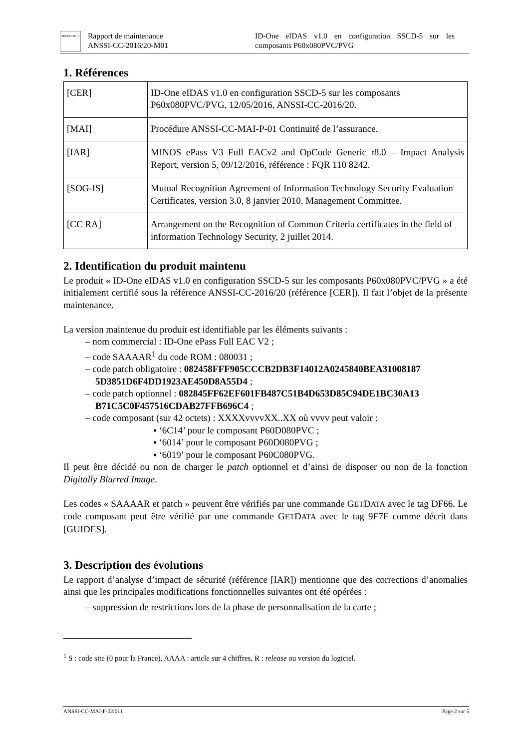SÉCURITÉ Ti
Rapport de maintenance
ANSSI-CC-2016/20-M01
ID-One eIDAS v1.0 en configuration SSCD-5 sur les composants P60x080PVC/PVG
1. Références
| [CER] | ID-One eIDAS v1.0 en configuration SSCD-5 sur les composants P60x080PVC/PVG, 12/05/2016, ANSSI-CC-2016/20. |
| [MAI] | Procédure ANSSI-CC-MAI-P-01 Continuité de l’assurance. |
| [IAR] | MINOS ePass V3 Full EACv2 and OpCode Generic r8.0 – Impact Analysis Report, version 5, 09/12/2016, référence : FQR 110 8242. |
| [SOG-IS] | Mutual Recognition Agreement of Information Technology Security Evaluation Certificates, version 3.0, 8 janvier 2010, Management Committee. |
| [CC RA] | Arrangement on the Recognition of Common Criteria certificates in the field of information Technology Security, 2 juillet 2014. |
2. Identification du produit maintenu
Le produit « ID-One eIDAS v1.0 en configuration SSCD-5 sur les composants P60x080PVC/PVG » a été initialement certifié sous la référence ANSSI-CC-2016/20 (référence [CER]). Il fait l’objet de la présente maintenance.
La version maintenue du produit est identifiable par les éléments suivants :
– nom commercial : ID-One ePass Full EAC V2 ;
– code SAAAAR<sup>1</sup> du code ROM : 080031 ;
– code patch obligatoire : 082458FFF905CCCB2DB3F14012A0245840BEA31008187 5D3851D6F4DD1923AE450D8A55D4 ;
– code patch optionnel : 082845FF62EF601FB487C51B4D653D85C94DE1BC30A13 B71C5C0F457516CDAB27FFB696C4 ;
– code composant (sur 42 octets) : XXXXvvvvXX..XX où vvvv peut valoir :
▪ ‘6C14’ pour le composant P60D080PVC ;
▪ ‘6014’ pour le composant P60D080PVG ;
▪ ‘6019’ pour le composant P60C080PVG.
Il peut être décidé ou non de charger le patch optionnel et d’ainsi de disposer ou non de la fonction Digitally Blurred Image.
Les codes « SAAAAR et patch » peuvent être vérifiés par une commande GETDATA avec le tag DF66. Le code composant peut être vérifié par une commande GETDATA avec le tag 9F7F comme décrit dans [GUIDES].
3. Description des évolutions
Le rapport d’analyse d’impact de sécurité (référence [IAR]) mentionne que des corrections d’anomalies ainsi que les principales modifications fonctionnelles suivantes ont été opérées :
– suppression de restrictions lors de la phase de personnalisation de la carte ;
<sup>1</sup> S : code site (0 pour la France), AAAA : article sur 4 chiffres, R : release ou version du logiciel.
ANSSI-CC-MAI-F-02/011 Page 2 sur 5